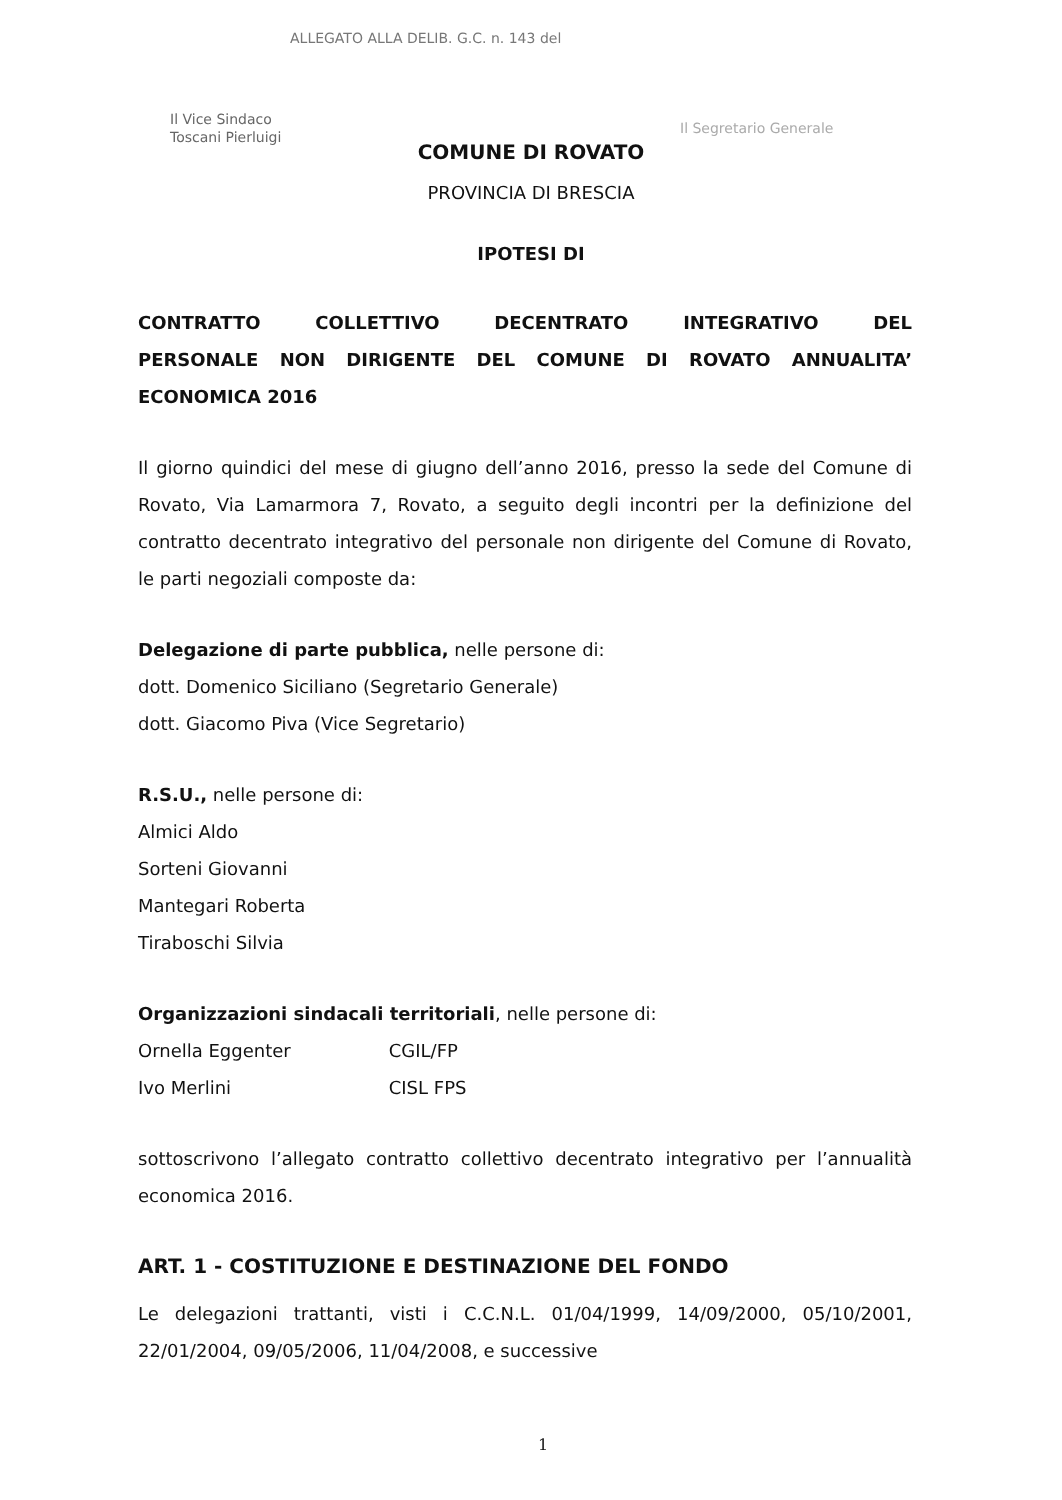ALLEGATO ALLA DELIB. G.C. n. 143 del
Il Vice Sindaco
Toscani Pierluigi
Il Segretario Generale
COMUNE DI ROVATO
PROVINCIA DI BRESCIA
IPOTESI DI
CONTRATTO COLLETTIVO DECENTRATO INTEGRATIVO DEL
PERSONALE NON DIRIGENTE DEL COMUNE DI ROVATO ANNUALITA’ ECONOMICA 2016
Il giorno quindici del mese di giugno dell’anno 2016, presso la sede del Comune di Rovato, Via Lamarmora 7, Rovato, a seguito degli incontri per la definizione del contratto decentrato integrativo del personale non dirigente del Comune di Rovato, le parti negoziali composte da:
Delegazione di parte pubblica, nelle persone di:
dott. Domenico Siciliano (Segretario Generale)
dott. Giacomo Piva (Vice Segretario)
R.S.U., nelle persone di:
Almici Aldo
Sorteni Giovanni
Mantegari Roberta
Tiraboschi Silvia
Organizzazioni sindacali territoriali, nelle persone di:
Ornella Eggenter CGIL/FP
Ivo Merlini CISL FPS
sottoscrivono l’allegato contratto collettivo decentrato integrativo per l’annualità economica 2016.
ART. 1 - COSTITUZIONE E DESTINAZIONE DEL FONDO
Le delegazioni trattanti, visti i C.C.N.L. 01/04/1999, 14/09/2000, 05/10/2001, 22/01/2004, 09/05/2006, 11/04/2008, e successive
1